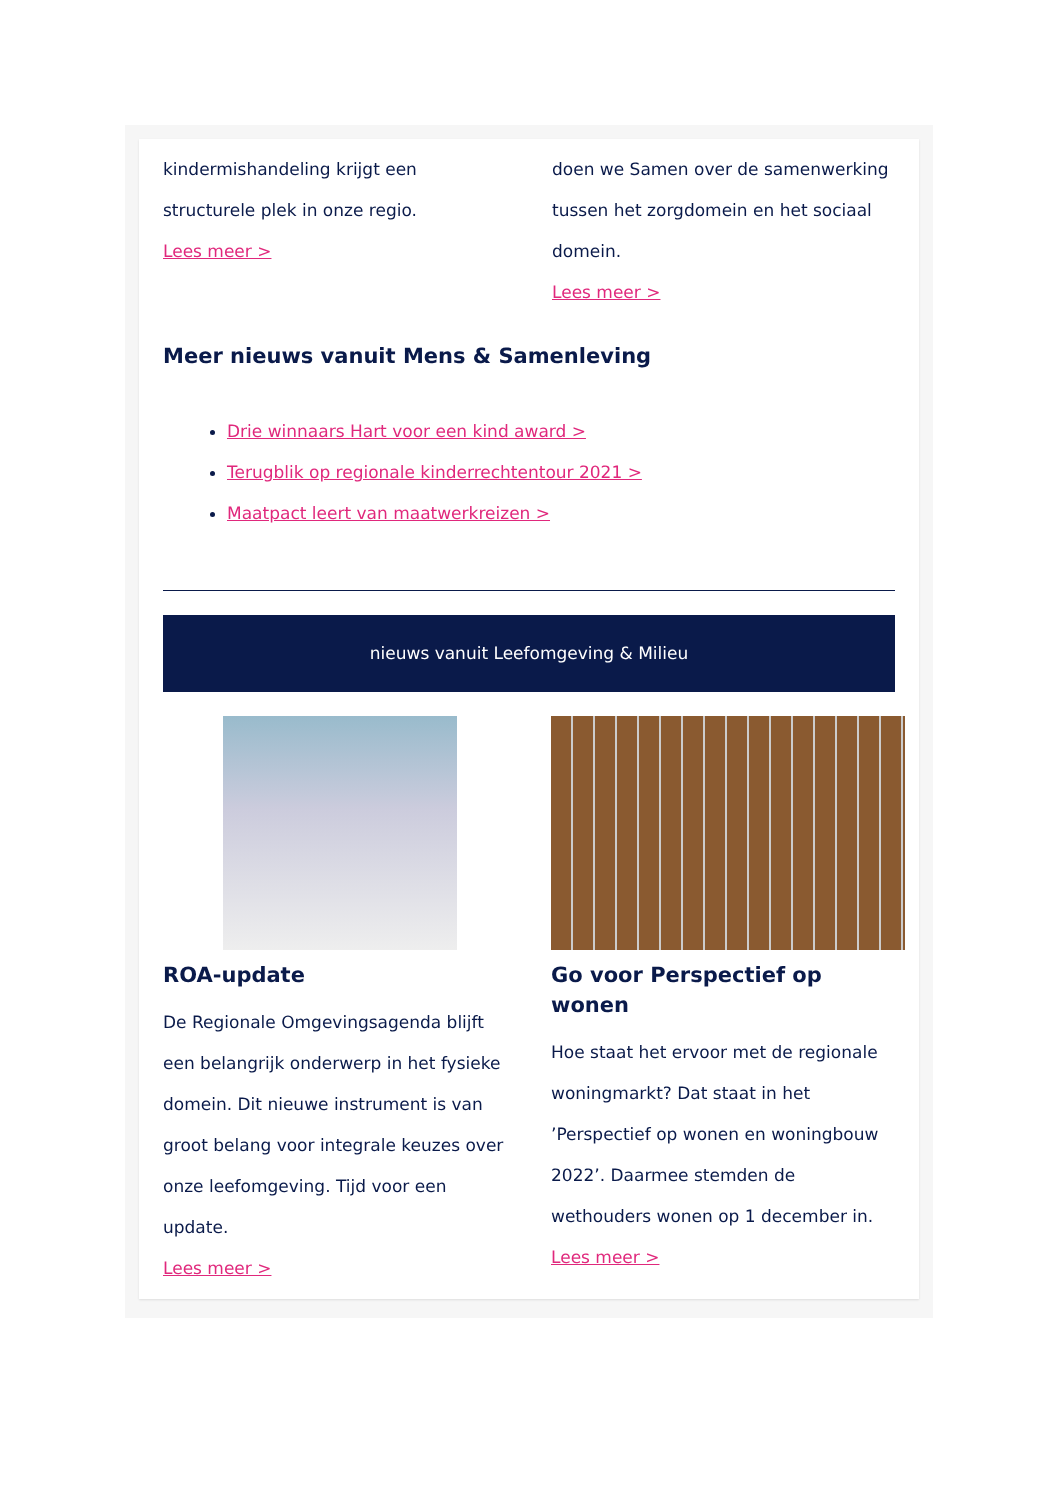kindermishandeling krijgt een structurele plek in onze regio.
Lees meer >
doen we Samen over de samenwerking tussen het zorgdomein en het sociaal domein.
Lees meer >
Meer nieuws vanuit Mens & Samenleving
Drie winnaars Hart voor een kind award >
Terugblik op regionale kinderrechtentour 2021 >
Maatpact leert van maatwerkreizen >
nieuws vanuit Leefomgeving & Milieu
ROA-update
De Regionale Omgevingsagenda blijft een belangrijk onderwerp in het fysieke domein. Dit nieuwe instrument is van groot belang voor integrale keuzes over onze leefomgeving. Tijd voor een update.
Lees meer >
Go voor Perspectief op wonen
Hoe staat het ervoor met de regionale woningmarkt? Dat staat in het ’Perspectief op wonen en woningbouw 2022’. Daarmee stemden de wethouders wonen op 1 december in.
Lees meer >